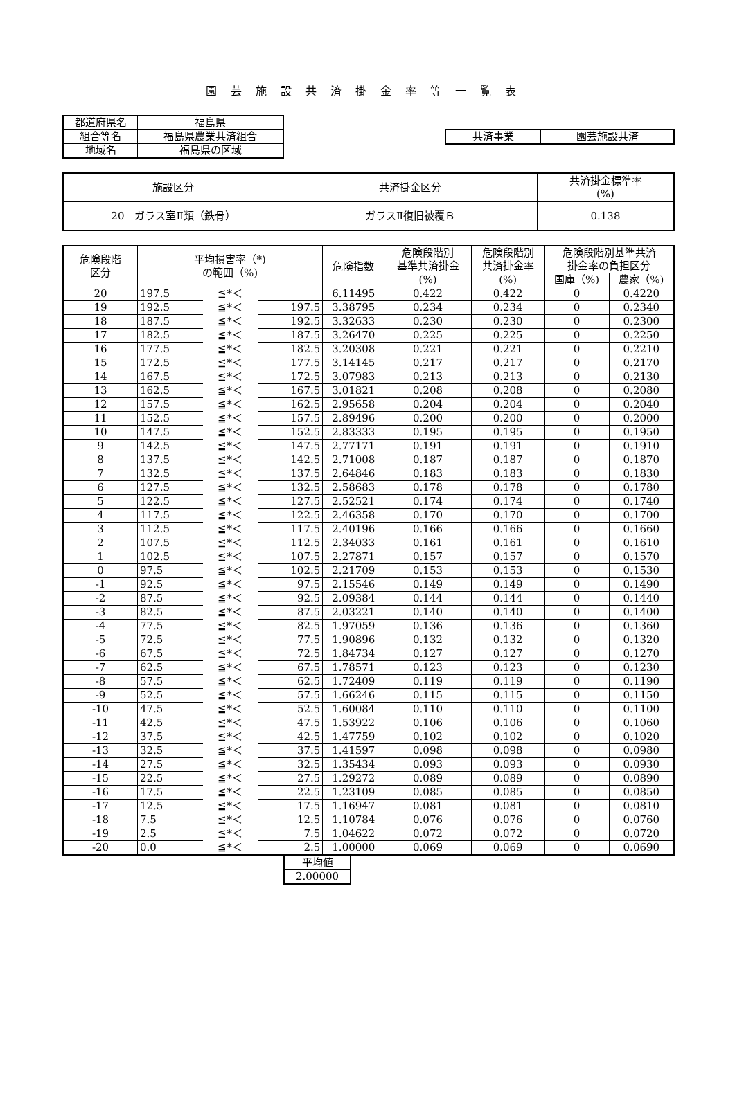園芸施設共済掛金率等一覧表
| 都道府県名 | 福島県 |
| 組合等名 | 福島県農業共済組合 |
| 地域名 | 福島県の区域 |
| 共済事業 | 園芸施設共済 |
| 施設区分 | 共済掛金区分 | 共済掛金標準率 (%) |
| 20 ガラス室Ⅱ類（鉄骨） | ガラスⅡ復旧被覆Ｂ | 0.138 |
| 危険段階 区分 | 平均損害率（*) の範囲（%) | | | 危険指数 | 危険段階別 基準共済掛金 | 危険段階別 共済掛金率 | 危険段階別基準共済 掛金率の負担区分 | |
| --- | --- | --- | --- | --- | --- | --- | --- | --- |
| | | | | | (%) | (%) | 国庫（%) | 農家（%) |
| 20 | 197.5 | ≦*＜ | | 6.11495 | 0.422 | 0.422 | 0 | 0.4220 |
| 19 | 192.5 | ≦*＜ | 197.5 | 3.38795 | 0.234 | 0.234 | 0 | 0.2340 |
| 18 | 187.5 | ≦*＜ | 192.5 | 3.32633 | 0.230 | 0.230 | 0 | 0.2300 |
| 17 | 182.5 | ≦*＜ | 187.5 | 3.26470 | 0.225 | 0.225 | 0 | 0.2250 |
| 16 | 177.5 | ≦*＜ | 182.5 | 3.20308 | 0.221 | 0.221 | 0 | 0.2210 |
| 15 | 172.5 | ≦*＜ | 177.5 | 3.14145 | 0.217 | 0.217 | 0 | 0.2170 |
| 14 | 167.5 | ≦*＜ | 172.5 | 3.07983 | 0.213 | 0.213 | 0 | 0.2130 |
| 13 | 162.5 | ≦*＜ | 167.5 | 3.01821 | 0.208 | 0.208 | 0 | 0.2080 |
| 12 | 157.5 | ≦*＜ | 162.5 | 2.95658 | 0.204 | 0.204 | 0 | 0.2040 |
| 11 | 152.5 | ≦*＜ | 157.5 | 2.89496 | 0.200 | 0.200 | 0 | 0.2000 |
| 10 | 147.5 | ≦*＜ | 152.5 | 2.83333 | 0.195 | 0.195 | 0 | 0.1950 |
| 9 | 142.5 | ≦*＜ | 147.5 | 2.77171 | 0.191 | 0.191 | 0 | 0.1910 |
| 8 | 137.5 | ≦*＜ | 142.5 | 2.71008 | 0.187 | 0.187 | 0 | 0.1870 |
| 7 | 132.5 | ≦*＜ | 137.5 | 2.64846 | 0.183 | 0.183 | 0 | 0.1830 |
| 6 | 127.5 | ≦*＜ | 132.5 | 2.58683 | 0.178 | 0.178 | 0 | 0.1780 |
| 5 | 122.5 | ≦*＜ | 127.5 | 2.52521 | 0.174 | 0.174 | 0 | 0.1740 |
| 4 | 117.5 | ≦*＜ | 122.5 | 2.46358 | 0.170 | 0.170 | 0 | 0.1700 |
| 3 | 112.5 | ≦*＜ | 117.5 | 2.40196 | 0.166 | 0.166 | 0 | 0.1660 |
| 2 | 107.5 | ≦*＜ | 112.5 | 2.34033 | 0.161 | 0.161 | 0 | 0.1610 |
| 1 | 102.5 | ≦*＜ | 107.5 | 2.27871 | 0.157 | 0.157 | 0 | 0.1570 |
| 0 | 97.5 | ≦*＜ | 102.5 | 2.21709 | 0.153 | 0.153 | 0 | 0.1530 |
| -1 | 92.5 | ≦*＜ | 97.5 | 2.15546 | 0.149 | 0.149 | 0 | 0.1490 |
| -2 | 87.5 | ≦*＜ | 92.5 | 2.09384 | 0.144 | 0.144 | 0 | 0.1440 |
| -3 | 82.5 | ≦*＜ | 87.5 | 2.03221 | 0.140 | 0.140 | 0 | 0.1400 |
| -4 | 77.5 | ≦*＜ | 82.5 | 1.97059 | 0.136 | 0.136 | 0 | 0.1360 |
| -5 | 72.5 | ≦*＜ | 77.5 | 1.90896 | 0.132 | 0.132 | 0 | 0.1320 |
| -6 | 67.5 | ≦*＜ | 72.5 | 1.84734 | 0.127 | 0.127 | 0 | 0.1270 |
| -7 | 62.5 | ≦*＜ | 67.5 | 1.78571 | 0.123 | 0.123 | 0 | 0.1230 |
| -8 | 57.5 | ≦*＜ | 62.5 | 1.72409 | 0.119 | 0.119 | 0 | 0.1190 |
| -9 | 52.5 | ≦*＜ | 57.5 | 1.66246 | 0.115 | 0.115 | 0 | 0.1150 |
| -10 | 47.5 | ≦*＜ | 52.5 | 1.60084 | 0.110 | 0.110 | 0 | 0.1100 |
| -11 | 42.5 | ≦*＜ | 47.5 | 1.53922 | 0.106 | 0.106 | 0 | 0.1060 |
| -12 | 37.5 | ≦*＜ | 42.5 | 1.47759 | 0.102 | 0.102 | 0 | 0.1020 |
| -13 | 32.5 | ≦*＜ | 37.5 | 1.41597 | 0.098 | 0.098 | 0 | 0.0980 |
| -14 | 27.5 | ≦*＜ | 32.5 | 1.35434 | 0.093 | 0.093 | 0 | 0.0930 |
| -15 | 22.5 | ≦*＜ | 27.5 | 1.29272 | 0.089 | 0.089 | 0 | 0.0890 |
| -16 | 17.5 | ≦*＜ | 22.5 | 1.23109 | 0.085 | 0.085 | 0 | 0.0850 |
| -17 | 12.5 | ≦*＜ | 17.5 | 1.16947 | 0.081 | 0.081 | 0 | 0.0810 |
| -18 | 7.5 | ≦*＜ | 12.5 | 1.10784 | 0.076 | 0.076 | 0 | 0.0760 |
| -19 | 2.5 | ≦*＜ | 7.5 | 1.04622 | 0.072 | 0.072 | 0 | 0.0720 |
| -20 | 0.0 | ≦*＜ | 2.5 | 1.00000 | 0.069 | 0.069 | 0 | 0.0690 |
| 平均値 |
| 2.00000 |